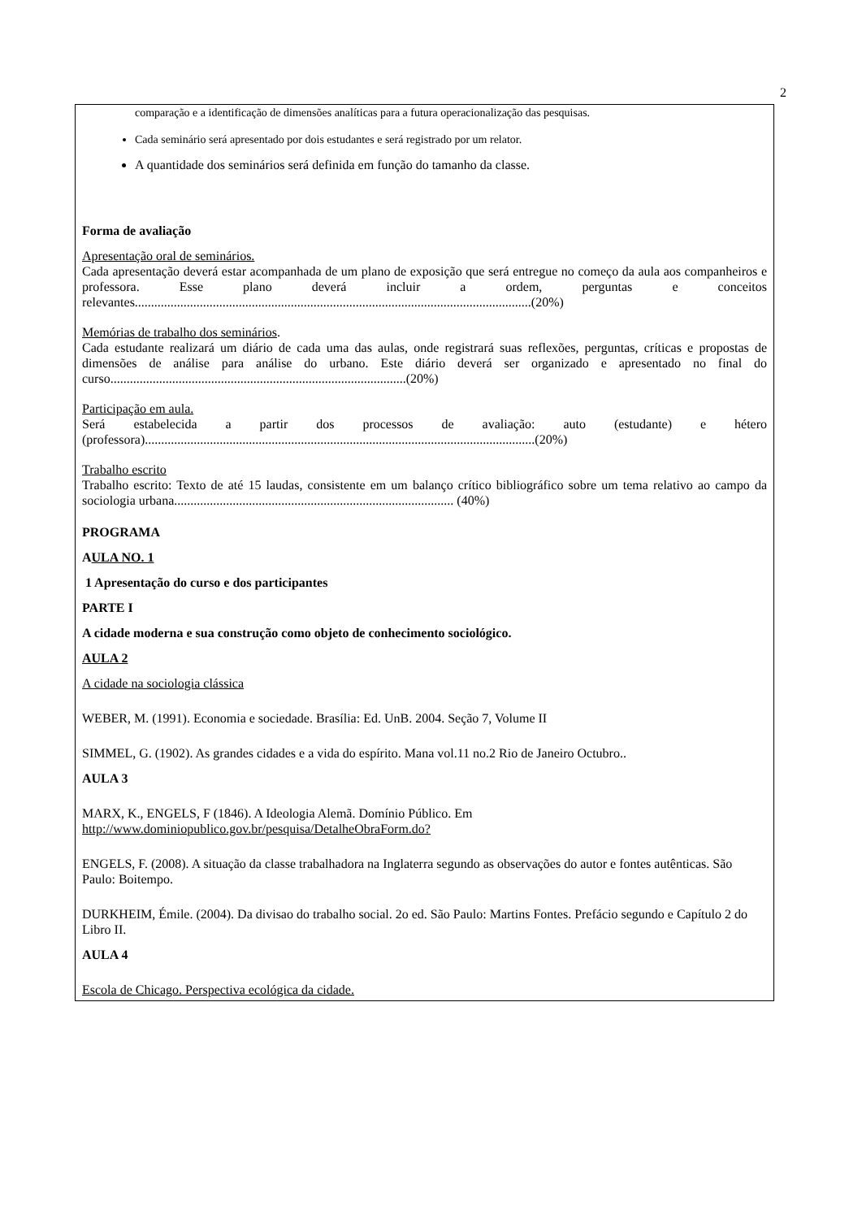2
comparação e a identificação de dimensões analíticas para a futura operacionalização das pesquisas.
Cada seminário será apresentado por dois estudantes e será registrado por um relator.
A quantidade dos seminários será definida em função do tamanho da classe.
Forma de avaliação
Apresentação oral de seminários.
Cada apresentação deverá estar acompanhada de um plano de exposição que será entregue no começo da aula aos companheiros e professora. Esse plano deverá incluir a ordem, perguntas e conceitos relevantes..........................................................................................................................(20%)
Memórias de trabalho dos seminários.
Cada estudante realizará um diário de cada uma das aulas, onde registrará suas reflexões, perguntas, críticas e propostas de dimensões de análise para análise do urbano. Este diário deverá ser organizado e apresentado no final do curso...........................................................................................(20%)
Participação em aula.
Será estabelecida a partir dos processos de avaliação: auto (estudante) e hétero (professora)........................................................................................................................(20%)
Trabalho escrito
Trabalho escrito: Texto de até 15 laudas, consistente em um balanço crítico bibliográfico sobre um tema relativo ao campo da sociologia urbana...................................................................................... (40%)
PROGRAMA
AULA NO. 1
1 Apresentação do curso e dos participantes
PARTE I
A cidade moderna e sua construção como objeto de conhecimento sociológico.
AULA 2
A cidade na sociologia clássica
WEBER, M. (1991). Economia e sociedade. Brasília: Ed. UnB. 2004. Seção 7, Volume II
SIMMEL, G. (1902). As grandes cidades e a vida do espírito. Mana vol.11 no.2 Rio de Janeiro Octubro..
AULA 3
MARX, K., ENGELS, F (1846). A Ideologia Alemã. Domínio Público. Em
http://www.dominiopublico.gov.br/pesquisa/DetalheObraForm.do?
ENGELS, F. (2008). A situação da classe trabalhadora na Inglaterra segundo as observações do autor e fontes autênticas. São Paulo: Boitempo.
DURKHEIM, Émile. (2004). Da divisao do trabalho social. 2o ed. São Paulo: Martins Fontes. Prefácio segundo e Capítulo 2 do Libro II.
AULA 4
Escola de Chicago. Perspectiva ecológica da cidade.